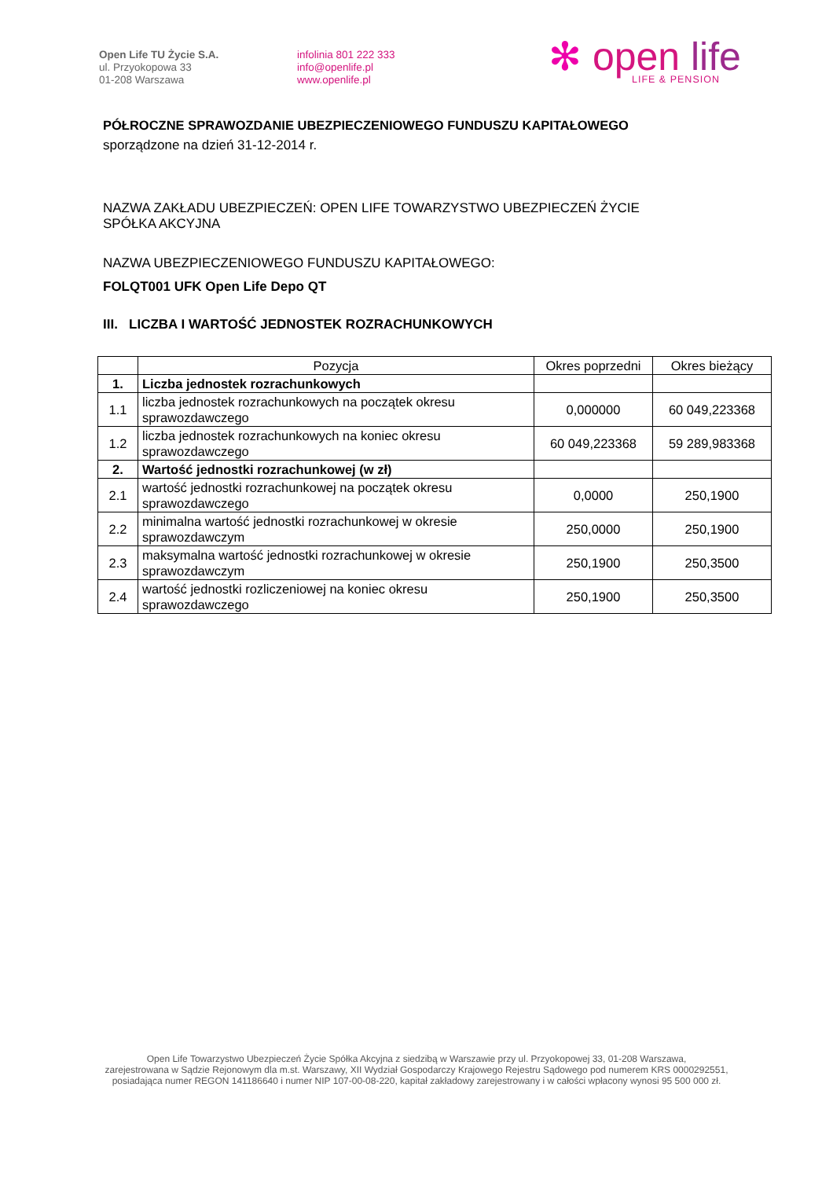Open Life TU Życie S.A.
ul. Przyokopowa 33
01-208 Warszawa
infolinia 801 222 333
info@openlife.pl
www.openlife.pl
✻ open life
LIFE & PENSION
PÓŁROCZNE SPRAWOZDANIE UBEZPIECZENIOWEGO FUNDUSZU KAPITAŁOWEGO
sporządzone na dzień 31-12-2014 r.
NAZWA ZAKŁADU UBEZPIECZEŃ: OPEN LIFE TOWARZYSTWO UBEZPIECZEŃ ŻYCIE
SPÓŁKA AKCYJNA
NAZWA UBEZPIECZENIOWEGO FUNDUSZU KAPITAŁOWEGO:
FOLQT001 UFK Open Life Depo QT
III. LICZBA I WARTOŚĆ JEDNOSTEK ROZRACHUNKOWYCH
| | Pozycja | Okres poprzedni | Okres bieżący |
| --- | --- | --- | --- |
| 1. | Liczba jednostek rozrachunkowych | | |
| 1.1 | liczba jednostek rozrachunkowych na początek okresu sprawozdawczego | 0,000000 | 60 049,223368 |
| 1.2 | liczba jednostek rozrachunkowych na koniec okresu sprawozdawczego | 60 049,223368 | 59 289,983368 |
| 2. | Wartość jednostki rozrachunkowej (w zł) | | |
| 2.1 | wartość jednostki rozrachunkowej na początek okresu sprawozdawczego | 0,0000 | 250,1900 |
| 2.2 | minimalna wartość jednostki rozrachunkowej w okresie sprawozdawczym | 250,0000 | 250,1900 |
| 2.3 | maksymalna wartość jednostki rozrachunkowej w okresie sprawozdawczym | 250,1900 | 250,3500 |
| 2.4 | wartość jednostki rozliczeniowej na koniec okresu sprawozdawczego | 250,1900 | 250,3500 |
Open Life Towarzystwo Ubezpieczeń Życie Spółka Akcyjna z siedzibą w Warszawie przy ul. Przyokopowej 33, 01-208 Warszawa,
zarejestrowana w Sądzie Rejonowym dla m.st. Warszawy, XII Wydział Gospodarczy Krajowego Rejestru Sądowego pod numerem KRS 0000292551,
posiadająca numer REGON 141186640 i numer NIP 107-00-08-220, kapitał zakładowy zarejestrowany i w całości wpłacony wynosi 95 500 000 zł.